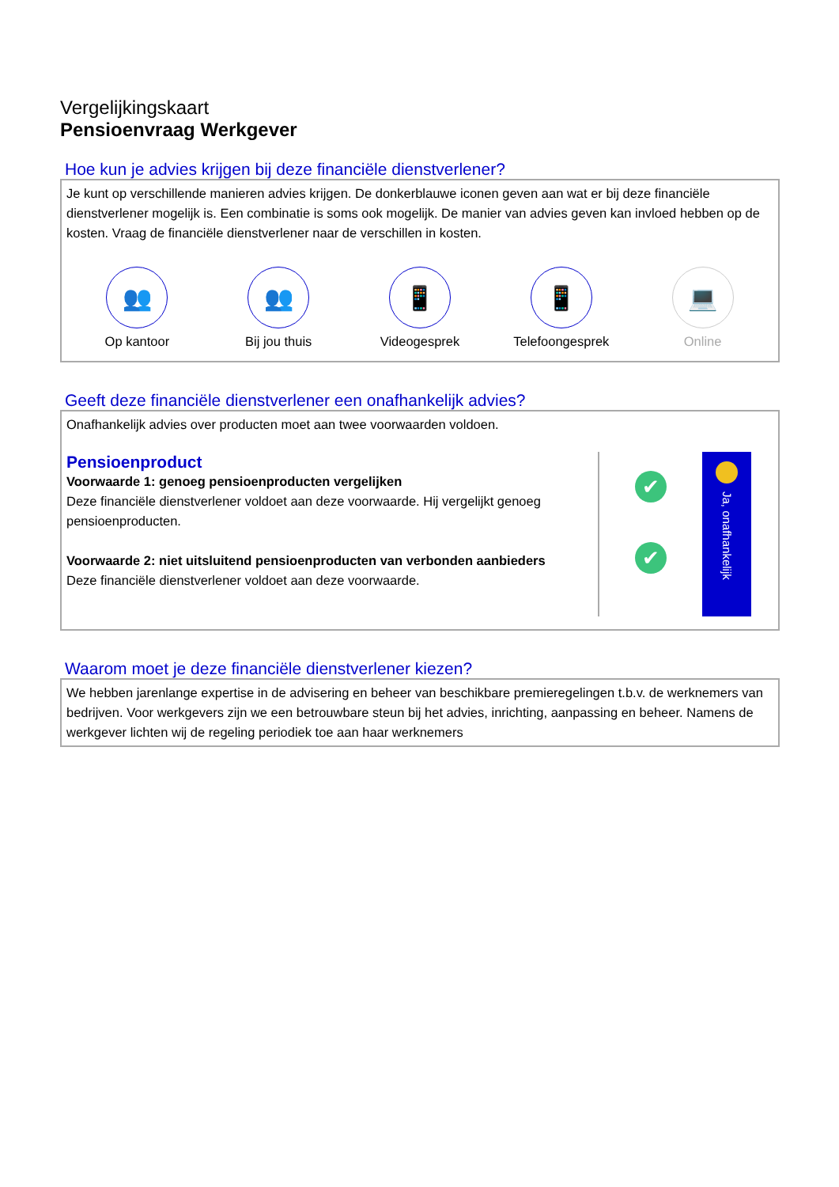Vergelijkingskaart
Pensioenvraag Werkgever
Hoe kun je advies krijgen bij deze financiële dienstverlener?
Je kunt op verschillende manieren advies krijgen. De donkerblauwe iconen geven aan wat er bij deze financiële dienstverlener mogelijk is. Een combinatie is soms ook mogelijk. De manier van advies geven kan invloed hebben op de kosten. Vraag de financiële dienstverlener naar de verschillen in kosten.
👥
Op kantoor
👥
Bij jou thuis
📱
Videogesprek
📱
Telefoongesprek
💻
Online
Geeft deze financiële dienstverlener een onafhankelijk advies?
Onafhankelijk advies over producten moet aan twee voorwaarden voldoen.
Pensioenproduct
Voorwaarde 1: genoeg pensioenproducten vergelijken
Deze financiële dienstverlener voldoet aan deze voorwaarde. Hij vergelijkt genoeg pensioenproducten.
Voorwaarde 2: niet uitsluitend pensioenproducten van verbonden aanbieders
Deze financiële dienstverlener voldoet aan deze voorwaarde.
✔
✔
Ja, onafhankelijk
Waarom moet je deze financiële dienstverlener kiezen?
We hebben jarenlange expertise in de advisering en beheer van beschikbare premieregelingen t.b.v. de werknemers van bedrijven. Voor werkgevers zijn we een betrouwbare steun bij het advies, inrichting, aanpassing en beheer. Namens de werkgever lichten wij de regeling periodiek toe aan haar werknemers